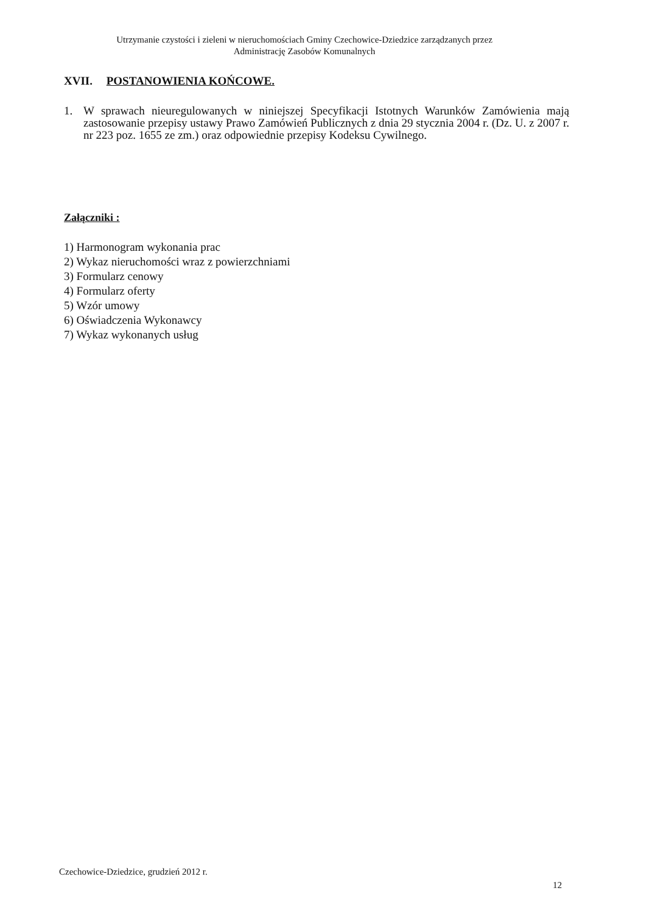Utrzymanie czystości i zieleni w nieruchomościach Gminy Czechowice-Dziedzice zarządzanych przez
Administrację Zasobów Komunalnych
XVII. POSTANOWIENIA KOŃCOWE.
1. W sprawach nieuregulowanych w niniejszej Specyfikacji Istotnych Warunków Zamówienia mają zastosowanie przepisy ustawy Prawo Zamówień Publicznych z dnia 29 stycznia 2004 r. (Dz. U. z 2007 r. nr 223 poz. 1655 ze zm.) oraz odpowiednie przepisy Kodeksu Cywilnego.
Załączniki :
1) Harmonogram wykonania prac
2) Wykaz nieruchomości wraz z powierzchniami
3) Formularz cenowy
4) Formularz oferty
5) Wzór umowy
6) Oświadczenia Wykonawcy
7) Wykaz wykonanych usług
Czechowice-Dziedzice, grudzień 2012 r.
12